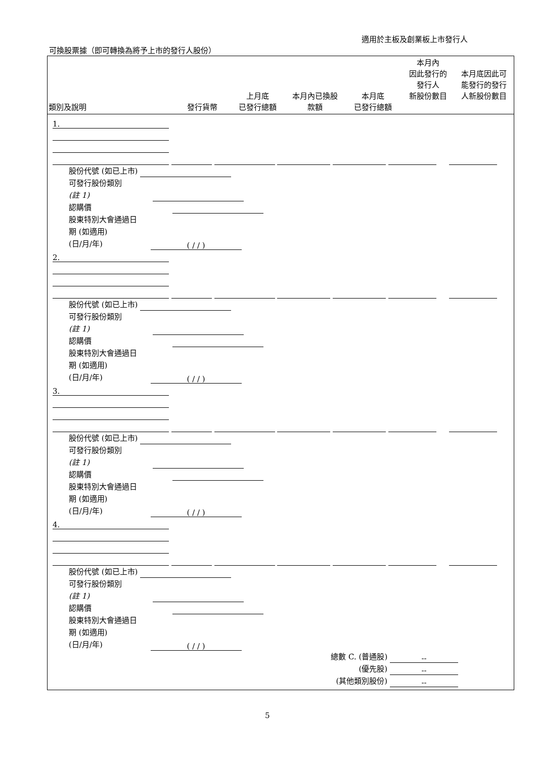適用於主板及創業板上市發行人
可換股票據（即可轉換為將予上市的發行人股份）
| 類別及說明 | 發行貨幣 | 上月底 已發行總額 | 本月內已換股 款額 | 本月底 已發行總額 | 本月內 因此發行的 發行人 新股份數目 | 本月底因此可 能發行的發行 人新股份數目 |
| --- | --- | --- | --- | --- | --- | --- |
1.
股份代號 (如已上市)
可發行股份類別
(註 1)
認購價
股東特別大會通過日
期 (如適用)
(日/月/年) ( / / )
2.
股份代號 (如已上市)
可發行股份類別
(註 1)
認購價
股東特別大會通過日
期 (如適用)
(日/月/年) ( / / )
3.
股份代號 (如已上市)
可發行股份類別
(註 1)
認購價
股東特別大會通過日
期 (如適用)
(日/月/年) ( / / )
4.
股份代號 (如已上市)
可發行股份類別
(註 1)
認購價
股東特別大會通過日
期 (如適用)
(日/月/年) ( / / )
總數 C. (普通股) --
(優先股) --
(其他類別股份) --
5